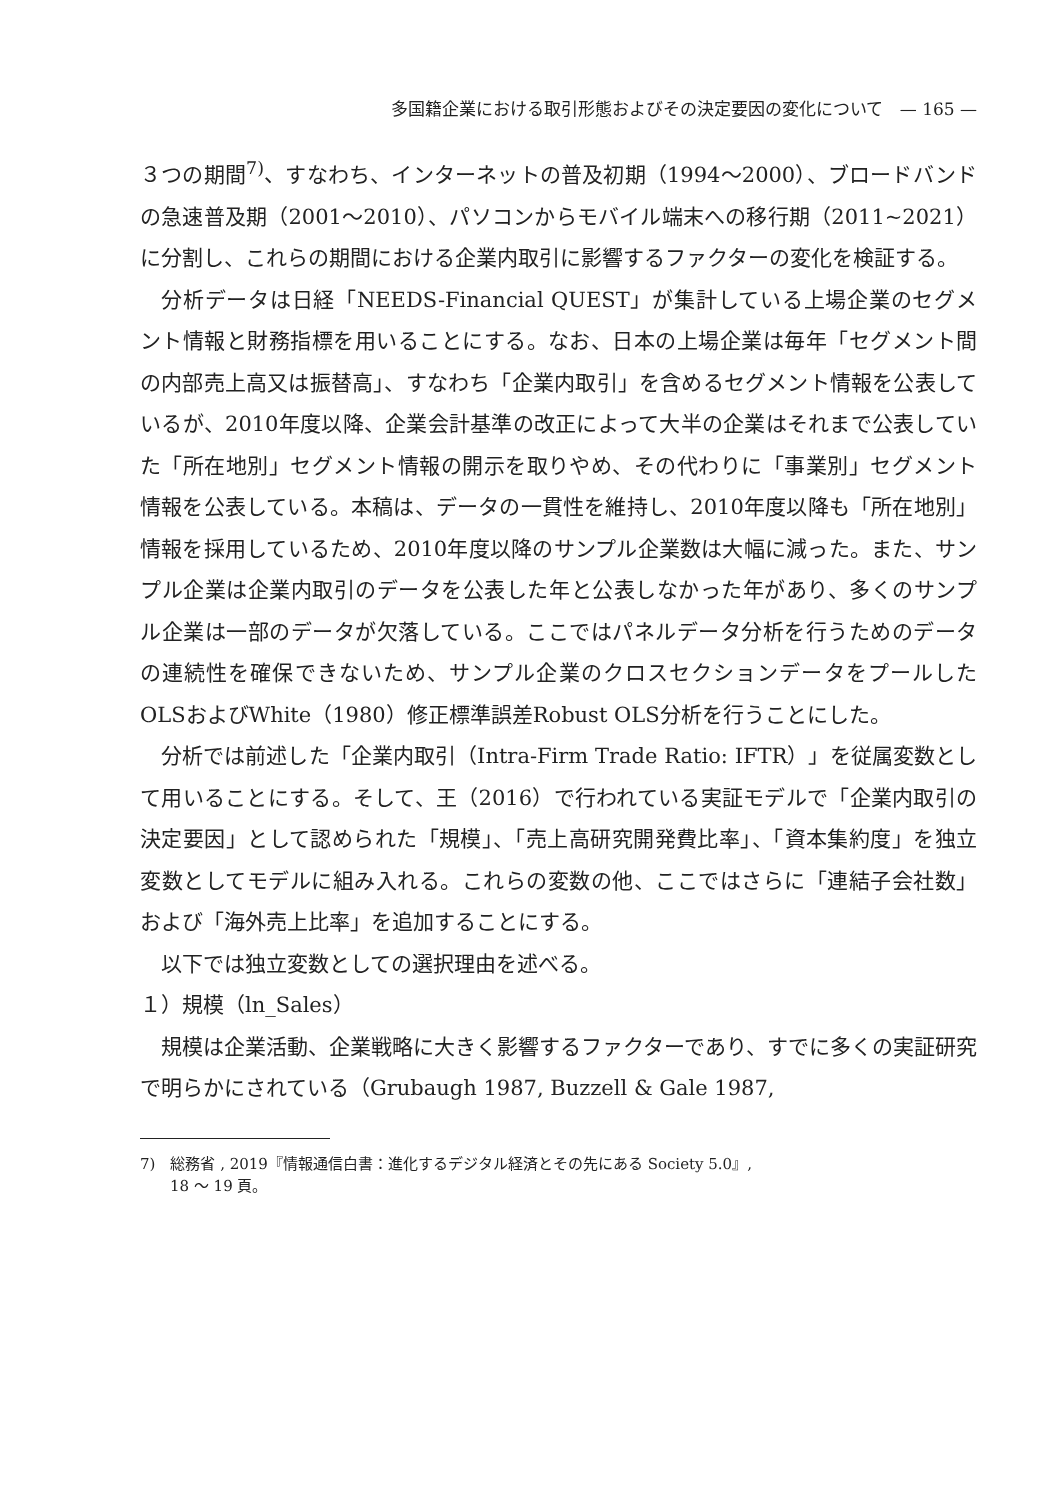多国籍企業における取引形態およびその決定要因の変化について　— 165 —
３つの期間<sup>7)</sup>、すなわち、インターネットの普及初期（1994～2000）、ブロードバンドの急速普及期（2001～2010）、パソコンからモバイル端末への移行期（2011~2021）に分割し、これらの期間における企業内取引に影響するファクターの変化を検証する。
分析データは日経「NEEDS-Financial QUEST」が集計している上場企業のセグメント情報と財務指標を用いることにする。なお、日本の上場企業は毎年「セグメント間の内部売上高又は振替高」、すなわち「企業内取引」を含めるセグメント情報を公表しているが、2010年度以降、企業会計基準の改正によって大半の企業はそれまで公表していた「所在地別」セグメント情報の開示を取りやめ、その代わりに「事業別」セグメント情報を公表している。本稿は、データの一貫性を維持し、2010年度以降も「所在地別」情報を採用しているため、2010年度以降のサンプル企業数は大幅に減った。また、サンプル企業は企業内取引のデータを公表した年と公表しなかった年があり、多くのサンプル企業は一部のデータが欠落している。ここではパネルデータ分析を行うためのデータの連続性を確保できないため、サンプル企業のクロスセクションデータをプールしたOLSおよびWhite（1980）修正標準誤差Robust OLS分析を行うことにした。
分析では前述した「企業内取引（Intra-Firm Trade Ratio: IFTR）」を従属変数として用いることにする。そして、王（2016）で行われている実証モデルで「企業内取引の決定要因」として認められた「規模」、「売上高研究開発費比率」、「資本集約度」を独立変数としてモデルに組み入れる。これらの変数の他、ここではさらに「連結子会社数」および「海外売上比率」を追加することにする。
以下では独立変数としての選択理由を述べる。
１）規模（ln_Sales）
規模は企業活動、企業戦略に大きく影響するファクターであり、すでに多くの実証研究で明らかにされている（Grubaugh 1987, Buzzell & Gale 1987,
7)　総務省 , 2019『情報通信白書：進化するデジタル経済とその先にある Society 5.0』,
　　18 ～ 19 頁。